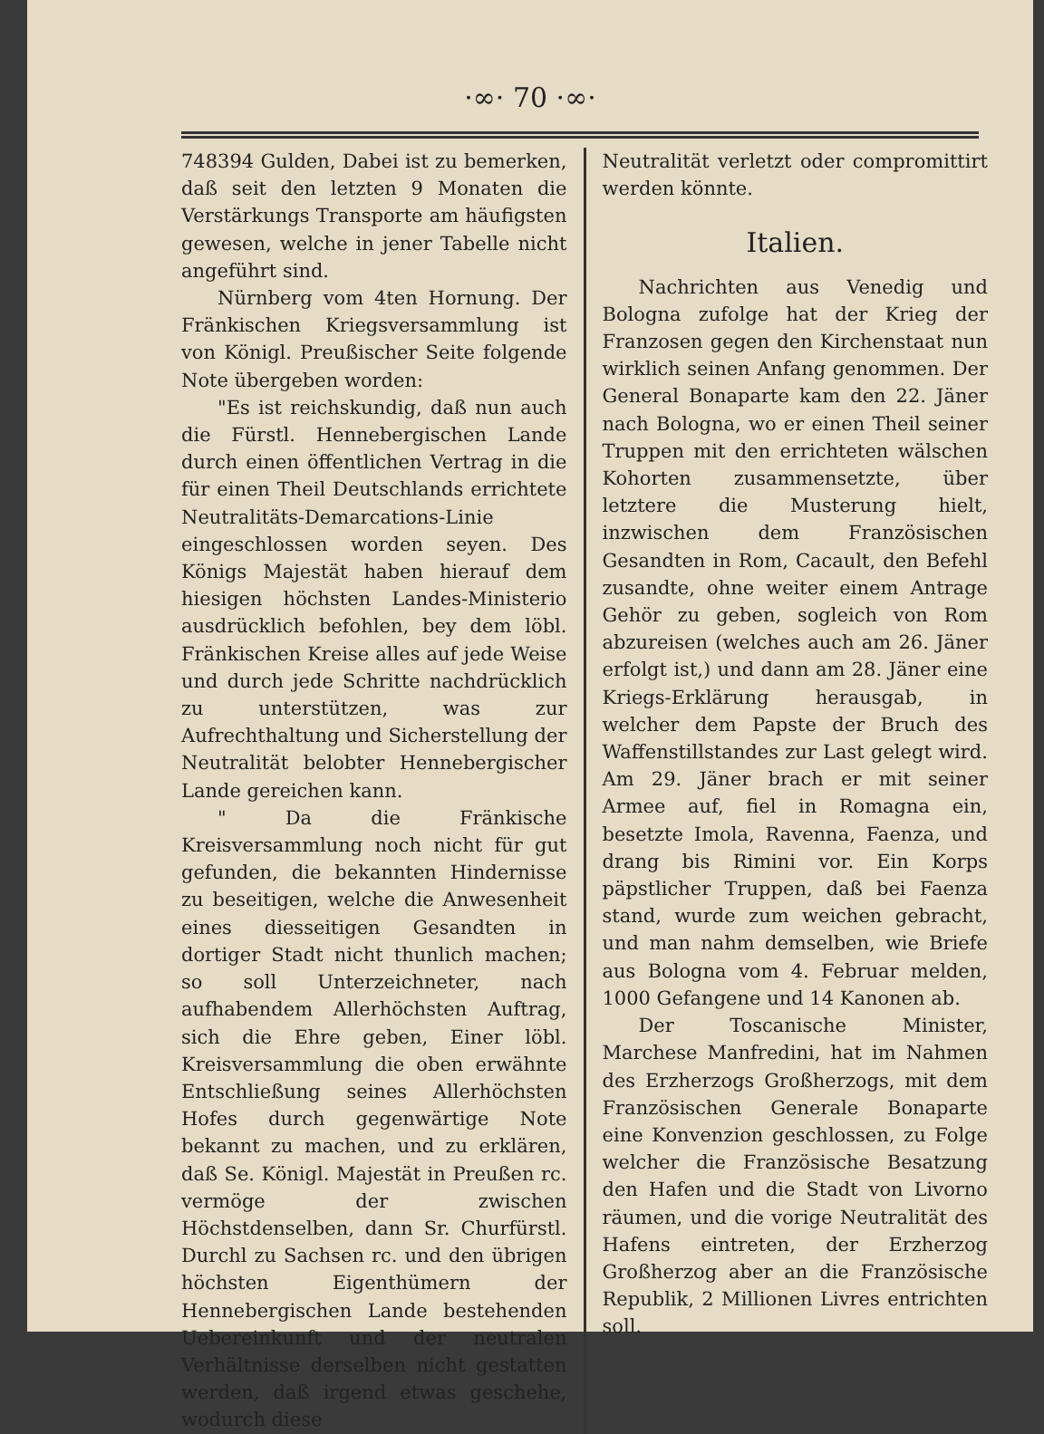·∞· 70 ·∞·
748394 Gulden, Dabei ist zu bemerken, daß seit den letzten 9 Monaten die Verstärkungs Transporte am häufigsten gewesen, welche in jener Tabelle nicht angeführt sind.
Nürnberg vom 4ten Hornung. Der Fränkischen Kriegsversammlung ist von Königl. Preußischer Seite folgende Note übergeben worden:
"Es ist reichskundig, daß nun auch die Fürstl. Hennebergischen Lande durch einen öffentlichen Vertrag in die für einen Theil Deutschlands errichtete Neutralitäts-Demarcations-Linie eingeschlossen worden seyen. Des Königs Majestät haben hierauf dem hiesigen höchsten Landes-Ministerio ausdrücklich befohlen, bey dem löbl. Fränkischen Kreise alles auf jede Weise und durch jede Schritte nachdrücklich zu unterstützen, was zur Aufrechthaltung und Sicherstellung der Neutralität belobter Hennebergischer Lande gereichen kann.
" Da die Fränkische Kreisversammlung noch nicht für gut gefunden, die bekannten Hindernisse zu beseitigen, welche die Anwesenheit eines diesseitigen Gesandten in dortiger Stadt nicht thunlich machen; so soll Unterzeichneter, nach aufhabendem Allerhöchsten Auftrag, sich die Ehre geben, Einer löbl. Kreisversammlung die oben erwähnte Entschließung seines Allerhöchsten Hofes durch gegenwärtige Note bekannt zu machen, und zu erklären, daß Se. Königl. Majestät in Preußen rc. vermöge der zwischen Höchstdenselben, dann Sr. Churfürstl. Durchl zu Sachsen rc. und den übrigen höchsten Eigenthümern der Hennebergischen Lande bestehenden Uebereinkunft und der neutralen Verhältnisse derselben nicht gestatten werden, daß irgend etwas geschehe, wodurch diese
Neutralität verletzt oder compromittirt werden könnte.
Italien.
Nachrichten aus Venedig und Bologna zufolge hat der Krieg der Franzosen gegen den Kirchenstaat nun wirklich seinen Anfang genommen. Der General Bonaparte kam den 22. Jäner nach Bologna, wo er einen Theil seiner Truppen mit den errichteten wälschen Kohorten zusammensetzte, über letztere die Musterung hielt, inzwischen dem Französischen Gesandten in Rom, Cacault, den Befehl zusandte, ohne weiter einem Antrage Gehör zu geben, sogleich von Rom abzureisen (welches auch am 26. Jäner erfolgt ist,) und dann am 28. Jäner eine Kriegs-Erklärung herausgab, in welcher dem Papste der Bruch des Waffenstillstandes zur Last gelegt wird. Am 29. Jäner brach er mit seiner Armee auf, fiel in Romagna ein, besetzte Imola, Ravenna, Faenza, und drang bis Rimini vor. Ein Korps päpstlicher Truppen, daß bei Faenza stand, wurde zum weichen gebracht, und man nahm demselben, wie Briefe aus Bologna vom 4. Februar melden, 1000 Gefangene und 14 Kanonen ab.
Der Toscanische Minister, Marchese Manfredini, hat im Nahmen des Erzherzogs Großherzogs, mit dem Französischen Generale Bonaparte eine Konvenzion geschlossen, zu Folge welcher die Französische Besatzung den Hafen und die Stadt von Livorno räumen, und die vorige Neutralität des Hafens eintreten, der Erzherzog Großherzog aber an die Französische Republik, 2 Millionen Livres entrichten soll.